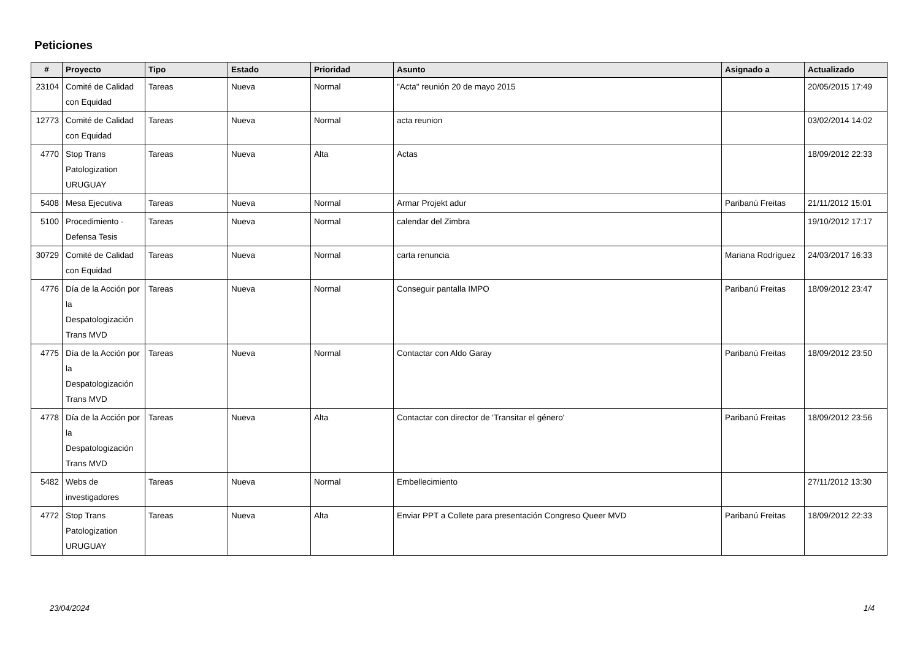Peticiones
| # | Proyecto | Tipo | Estado | Prioridad | Asunto | Asignado a | Actualizado |
| --- | --- | --- | --- | --- | --- | --- | --- |
| 23104 | Comité de Calidad con Equidad | Tareas | Nueva | Normal | "Acta" reunión 20 de mayo 2015 | | 20/05/2015 17:49 |
| 12773 | Comité de Calidad con Equidad | Tareas | Nueva | Normal | acta reunion | | 03/02/2014 14:02 |
| 4770 | Stop Trans Patologization URUGUAY | Tareas | Nueva | Alta | Actas | | 18/09/2012 22:33 |
| 5408 | Mesa Ejecutiva | Tareas | Nueva | Normal | Armar Projekt adur | Paribanú Freitas | 21/11/2012 15:01 |
| 5100 | Procedimiento - Defensa Tesis | Tareas | Nueva | Normal | calendar del Zimbra | | 19/10/2012 17:17 |
| 30729 | Comité de Calidad con Equidad | Tareas | Nueva | Normal | carta renuncia | Mariana Rodríguez | 24/03/2017 16:33 |
| 4776 | Día de la Acción por la Despatologización Trans MVD | Tareas | Nueva | Normal | Conseguir pantalla IMPO | Paribanú Freitas | 18/09/2012 23:47 |
| 4775 | Día de la Acción por la Despatologización Trans MVD | Tareas | Nueva | Normal | Contactar con Aldo Garay | Paribanú Freitas | 18/09/2012 23:50 |
| 4778 | Día de la Acción por la Despatologización Trans MVD | Tareas | Nueva | Alta | Contactar con director de 'Transitar el género' | Paribanú Freitas | 18/09/2012 23:56 |
| 5482 | Webs de investigadores | Tareas | Nueva | Normal | Embellecimiento | | 27/11/2012 13:30 |
| 4772 | Stop Trans Patologization URUGUAY | Tareas | Nueva | Alta | Enviar PPT a Collete para presentación Congreso Queer MVD | Paribanú Freitas | 18/09/2012 22:33 |
23/04/2024 1/4